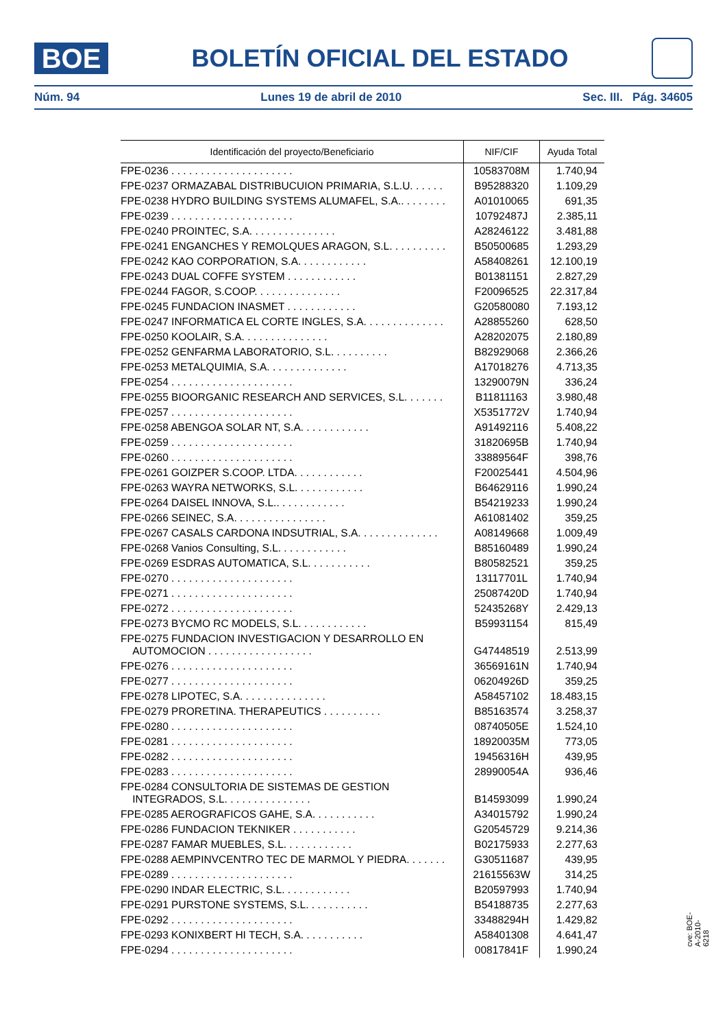BOE
BOLETÍN OFICIAL DEL ESTADO
Núm. 94 Lunes 19 de abril de 2010 Sec. III. Pág. 34605
| Identificación del proyecto/Beneficiario | NIF/CIF | Ayuda Total |
| --- | --- | --- |
| FPE-0236 . . . . . . . . . . . . . . . . . . . . . | 10583708M | 1.740,94 |
| FPE-0237 ORMAZABAL DISTRIBUCUION PRIMARIA, S.L.U. . . . . . | B95288320 | 1.109,29 |
| FPE-0238 HYDRO BUILDING SYSTEMS ALUMAFEL, S.A.. . . . . . . . | A01010065 | 691,35 |
| FPE-0239 . . . . . . . . . . . . . . . . . . . . . | 10792487J | 2.385,11 |
| FPE-0240 PROINTEC, S.A. . . . . . . . . . . . . . . | A28246122 | 3.481,88 |
| FPE-0241 ENGANCHES Y REMOLQUES ARAGON, S.L. . . . . . . . . . | B50500685 | 1.293,29 |
| FPE-0242 KAO CORPORATION, S.A. . . . . . . . . . . . | A58408261 | 12.100,19 |
| FPE-0243 DUAL COFFE SYSTEM . . . . . . . . . . . . | B01381151 | 2.827,29 |
| FPE-0244 FAGOR, S.COOP. . . . . . . . . . . . . . . | F20096525 | 22.317,84 |
| FPE-0245 FUNDACION INASMET . . . . . . . . . . . . | G20580080 | 7.193,12 |
| FPE-0247 INFORMATICA EL CORTE INGLES, S.A. . . . . . . . . . . . . . | A28855260 | 628,50 |
| FPE-0250 KOOLAIR, S.A. . . . . . . . . . . . . . . | A28202075 | 2.180,89 |
| FPE-0252 GENFARMA LABORATORIO, S.L. . . . . . . . . . | B82929068 | 2.366,26 |
| FPE-0253 METALQUIMIA, S.A. . . . . . . . . . . . . . | A17018276 | 4.713,35 |
| FPE-0254 . . . . . . . . . . . . . . . . . . . . . | 13290079N | 336,24 |
| FPE-0255 BIOORGANIC RESEARCH AND SERVICES, S.L. . . . . . . | B11811163 | 3.980,48 |
| FPE-0257 . . . . . . . . . . . . . . . . . . . . . | X5351772V | 1.740,94 |
| FPE-0258 ABENGOA SOLAR NT, S.A. . . . . . . . . . . . | A91492116 | 5.408,22 |
| FPE-0259 . . . . . . . . . . . . . . . . . . . . . | 31820695B | 1.740,94 |
| FPE-0260 . . . . . . . . . . . . . . . . . . . . . | 33889564F | 398,76 |
| FPE-0261 GOIZPER S.COOP. LTDA. . . . . . . . . . . . | F20025441 | 4.504,96 |
| FPE-0263 WAYRA NETWORKS, S.L. . . . . . . . . . . . | B64629116 | 1.990,24 |
| FPE-0264 DAISEL INNOVA, S.L.. . . . . . . . . . . . | B54219233 | 1.990,24 |
| FPE-0266 SEINEC, S.A. . . . . . . . . . . . . . . . | A61081402 | 359,25 |
| FPE-0267 CASALS CARDONA INDSUTRIAL, S.A. . . . . . . . . . . . . . | A08149668 | 1.009,49 |
| FPE-0268 Vanios Consulting, S.L. . . . . . . . . . . . | B85160489 | 1.990,24 |
| FPE-0269 ESDRAS AUTOMATICA, S.L. . . . . . . . . . . | B80582521 | 359,25 |
| FPE-0270 . . . . . . . . . . . . . . . . . . . . . | 13117701L | 1.740,94 |
| FPE-0271 . . . . . . . . . . . . . . . . . . . . . | 25087420D | 1.740,94 |
| FPE-0272 . . . . . . . . . . . . . . . . . . . . . | 52435268Y | 2.429,13 |
| FPE-0273 BYCMO RC MODELS, S.L. . . . . . . . . . . . | B59931154 | 815,49 |
| FPE-0275 FUNDACION INVESTIGACION Y DESARROLLO EN AUTOMOCION . . . . . . . . . . . . . . . . . . | G47448519 | 2.513,99 |
| FPE-0276 . . . . . . . . . . . . . . . . . . . . . | 36569161N | 1.740,94 |
| FPE-0277 . . . . . . . . . . . . . . . . . . . . . | 06204926D | 359,25 |
| FPE-0278 LIPOTEC, S.A. . . . . . . . . . . . . . . | A58457102 | 18.483,15 |
| FPE-0279 PRORETINA. THERAPEUTICS . . . . . . . . . . | B85163574 | 3.258,37 |
| FPE-0280 . . . . . . . . . . . . . . . . . . . . . | 08740505E | 1.524,10 |
| FPE-0281 . . . . . . . . . . . . . . . . . . . . . | 18920035M | 773,05 |
| FPE-0282 . . . . . . . . . . . . . . . . . . . . . | 19456316H | 439,95 |
| FPE-0283 . . . . . . . . . . . . . . . . . . . . . | 28990054A | 936,46 |
| FPE-0284 CONSULTORIA DE SISTEMAS DE GESTION INTEGRADOS, S.L. . . . . . . . . . . . . . . | B14593099 | 1.990,24 |
| FPE-0285 AEROGRAFICOS GAHE, S.A. . . . . . . . . . . | A34015792 | 1.990,24 |
| FPE-0286 FUNDACION TEKNIKER . . . . . . . . . . . | G20545729 | 9.214,36 |
| FPE-0287 FAMAR MUEBLES, S.L. . . . . . . . . . . . | B02175933 | 2.277,63 |
| FPE-0288 AEMPINVCENTRO TEC DE MARMOL Y PIEDRA. . . . . . . | G30511687 | 439,95 |
| FPE-0289 . . . . . . . . . . . . . . . . . . . . . | 21615563W | 314,25 |
| FPE-0290 INDAR ELECTRIC, S.L. . . . . . . . . . . . | B20597993 | 1.740,94 |
| FPE-0291 PURSTONE SYSTEMS, S.L. . . . . . . . . . . | B54188735 | 2.277,63 |
| FPE-0292 . . . . . . . . . . . . . . . . . . . . . | 33488294H | 1.429,82 |
| FPE-0293 KONIXBERT HI TECH, S.A. . . . . . . . . . . | A58401308 | 4.641,47 |
| FPE-0294 . . . . . . . . . . . . . . . . . . . . . | 00817841F | 1.990,24 |
cve: BOE-A-2010-6218